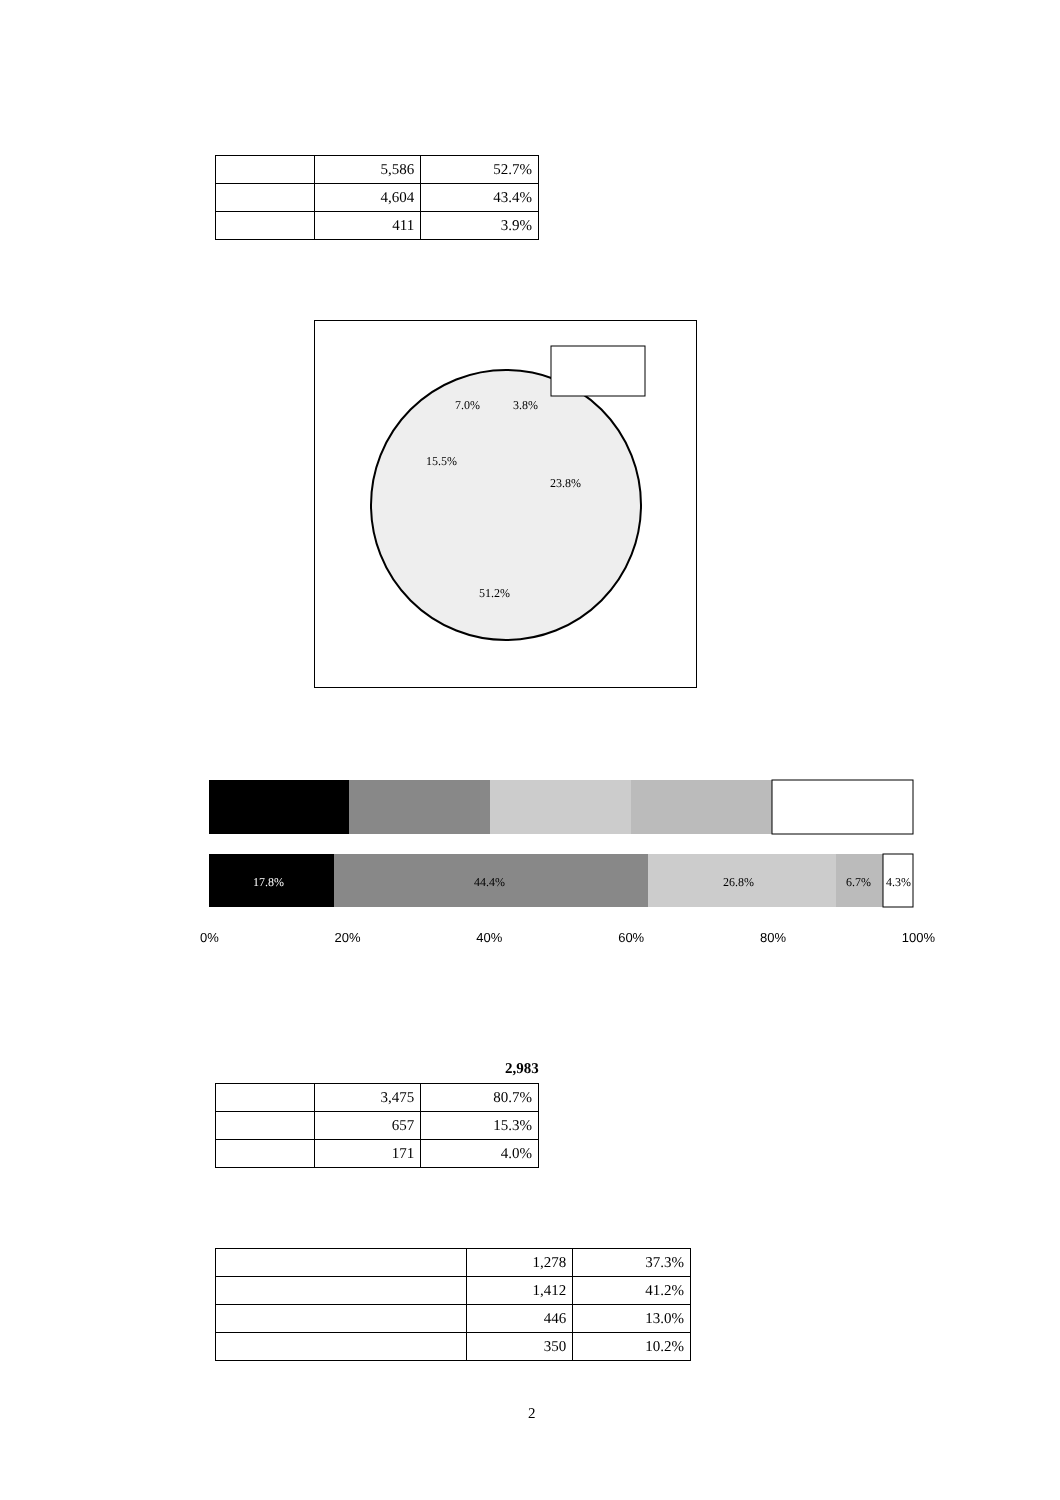| | 5,586 | 52.7% |
| | 4,604 | 43.4% |
| | 411 | 3.9% |
3.8%
7.0%
15.5%
23.8%
51.2%
17.8%
44.4%
26.8%
6.7%
4.3%
0% 20% 40% 60% 80% 100%
2,983
| | 3,475 | 80.7% |
| | 657 | 15.3% |
| | 171 | 4.0% |
| | 1,278 | 37.3% |
| | 1,412 | 41.2% |
| | 446 | 13.0% |
| | 350 | 10.2% |
2